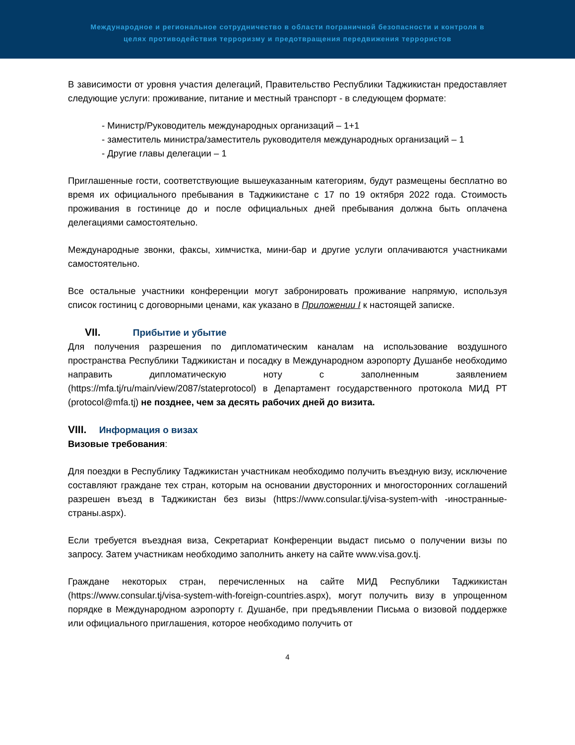Международное и региональное сотрудничество в области пограничной безопасности и контроля в
целях противодействия терроризму и предотвращения передвижения террористов
В зависимости от уровня участия делегаций, Правительство Республики Таджикистан предоставляет следующие услуги: проживание, питание и местный транспорт - в следующем формате:
- Министр/Руководитель международных организаций – 1+1
- заместитель министра/заместитель руководителя международных организаций – 1
- Другие главы делегации – 1
Приглашенные гости, соответствующие вышеуказанным категориям, будут размещены бесплатно во время их официального пребывания в Таджикистане с 17 по 19 октября 2022 года. Стоимость проживания в гостинице до и после официальных дней пребывания должна быть оплачена делегациями самостоятельно.
Международные звонки, факсы, химчистка, мини-бар и другие услуги оплачиваются участниками самостоятельно.
Все остальные участники конференции могут забронировать проживание напрямую, используя список гостиниц с договорными ценами, как указано в Приложении I к настоящей записке.
VII. Прибытие и убытие
Для получения разрешения по дипломатическим каналам на использование воздушного пространства Республики Таджикистан и посадку в Международном аэропорту Душанбе необходимо направить дипломатическую ноту с заполненным заявлением (https://mfa.tj/ru/main/view/2087/stateprotocol) в Департамент государственного протокола МИД РТ (protocol@mfa.tj) не позднее, чем за десять рабочих дней до визита.
VIII. Информация о визах
Визовые требования:
Для поездки в Республику Таджикистан участникам необходимо получить въездную визу, исключение составляют граждане тех стран, которым на основании двусторонних и многосторонних соглашений разрешен въезд в Таджикистан без визы (https://www.consular.tj/visa-system-with -иностранные-страны.aspx).
Если требуется въездная виза, Секретариат Конференции выдаст письмо о получении визы по запросу. Затем участникам необходимо заполнить анкету на сайте www.visa.gov.tj.
Граждане некоторых стран, перечисленных на сайте МИД Республики Таджикистан (https://www.consular.tj/visa-system-with-foreign-countries.aspx), могут получить визу в упрощенном порядке в Международном аэропорту г. Душанбе, при предъявлении Письма о визовой поддержке или официального приглашения, которое необходимо получить от
4